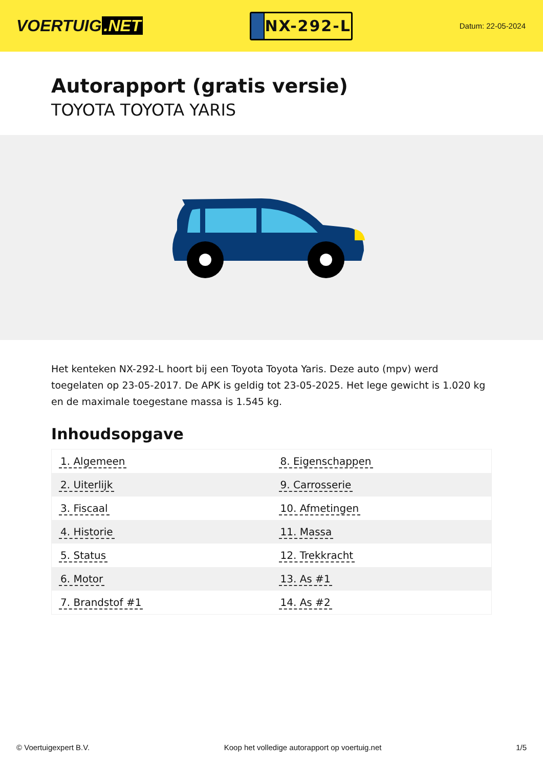VOERTUIG.NET
NX-292-L
Datum: 22-05-2024
Autorapport (gratis versie)
TOYOTA TOYOTA YARIS
Het kenteken NX-292-L hoort bij een Toyota Toyota Yaris. Deze auto (mpv) werd toegelaten op 23-05-2017. De APK is geldig tot 23-05-2025. Het lege gewicht is 1.020 kg en de maximale toegestane massa is 1.545 kg.
Inhoudsopgave
| 1. Algemeen | 8. Eigenschappen |
| 2. Uiterlijk | 9. Carrosserie |
| 3. Fiscaal | 10. Afmetingen |
| 4. Historie | 11. Massa |
| 5. Status | 12. Trekkracht |
| 6. Motor | 13. As #1 |
| 7. Brandstof #1 | 14. As #2 |
© Voertuigexpert B.V. Koop het volledige autorapport op voertuig.net
1/5